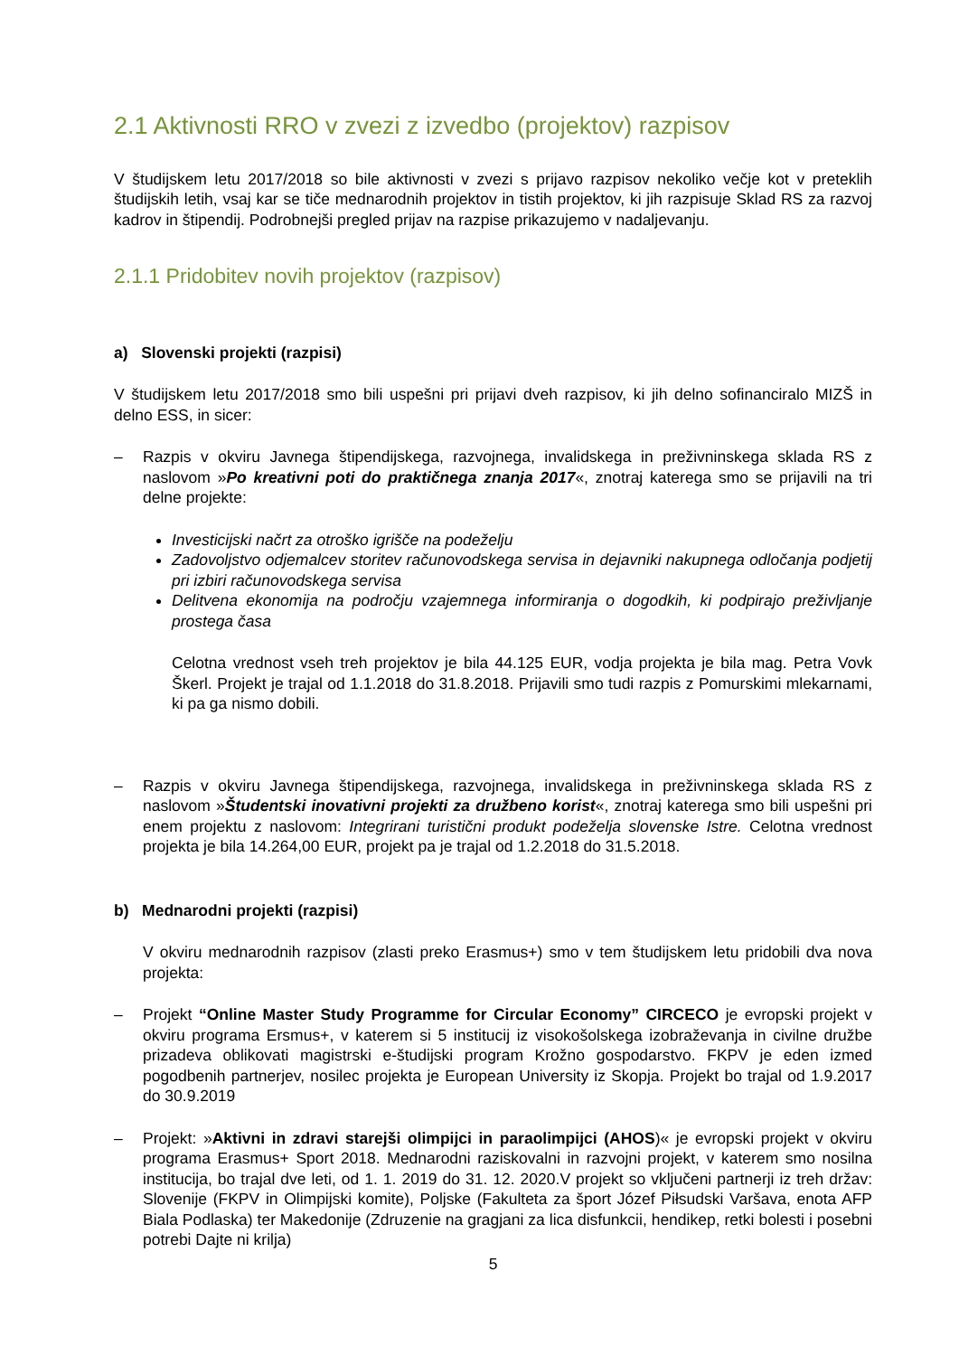2.1 Aktivnosti RRO v zvezi z izvedbo (projektov) razpisov
V študijskem letu 2017/2018 so bile aktivnosti v zvezi s prijavo razpisov nekoliko večje kot v preteklih študijskih letih, vsaj kar se tiče mednarodnih projektov in tistih projektov, ki jih razpisuje Sklad RS za razvoj kadrov in štipendij. Podrobnejši pregled prijav na razpise prikazujemo v nadaljevanju.
2.1.1 Pridobitev novih projektov (razpisov)
a) Slovenski projekti (razpisi)
V študijskem letu 2017/2018 smo bili uspešni pri prijavi dveh razpisov, ki jih delno sofinanciralo MIZŠ in delno ESS, in sicer:
– Razpis v okviru Javnega štipendijskega, razvojnega, invalidskega in preživninskega sklada RS z naslovom »Po kreativni poti do praktičnega znanja 2017«, znotraj katerega smo se prijavili na tri delne projekte:
Investicijski načrt za otroško igrišče na podeželju
Zadovoljstvo odjemalcev storitev računovodskega servisa in dejavniki nakupnega odločanja podjetij pri izbiri računovodskega servisa
Delitvena ekonomija na področju vzajemnega informiranja o dogodkih, ki podpirajo preživljanje prostega časa
Celotna vrednost vseh treh projektov je bila 44.125 EUR, vodja projekta je bila mag. Petra Vovk Škerl. Projekt je trajal od 1.1.2018 do 31.8.2018. Prijavili smo tudi razpis z Pomurskimi mlekarnami, ki pa ga nismo dobili.
– Razpis v okviru Javnega štipendijskega, razvojnega, invalidskega in preživninskega sklada RS z naslovom »Študentski inovativni projekti za družbeno korist«, znotraj katerega smo bili uspešni pri enem projektu z naslovom: Integrirani turistični produkt podeželja slovenske Istre. Celotna vrednost projekta je bila 14.264,00 EUR, projekt pa je trajal od 1.2.2018 do 31.5.2018.
b) Mednarodni projekti (razpisi)
V okviru mednarodnih razpisov (zlasti preko Erasmus+) smo v tem študijskem letu pridobili dva nova projekta:
– Projekt “Online Master Study Programme for Circular Economy” CIRCECO je evropski projekt v okviru programa Ersmus+, v katerem si 5 institucij iz visokošolskega izobraževanja in civilne družbe prizadeva oblikovati magistrski e-študijski program Krožno gospodarstvo. FKPV je eden izmed pogodbenih partnerjev, nosilec projekta je European University iz Skopja. Projekt bo trajal od 1.9.2017 do 30.9.2019
– Projekt: »Aktivni in zdravi starejši olimpijci in paraolimpijci (AHOS)« je evropski projekt v okviru programa Erasmus+ Sport 2018. Mednarodni raziskovalni in razvojni projekt, v katerem smo nosilna institucija, bo trajal dve leti, od 1. 1. 2019 do 31. 12. 2020.V projekt so vključeni partnerji iz treh držav: Slovenije (FKPV in Olimpijski komite), Poljske (Fakulteta za šport Józef Piłsudski Varšava, enota AFP Biala Podlaska) ter Makedonije (Zdruzenie na gragjani za lica disfunkcii, hendikep, retki bolesti i posebni potrebi Dajte ni krilja)
5